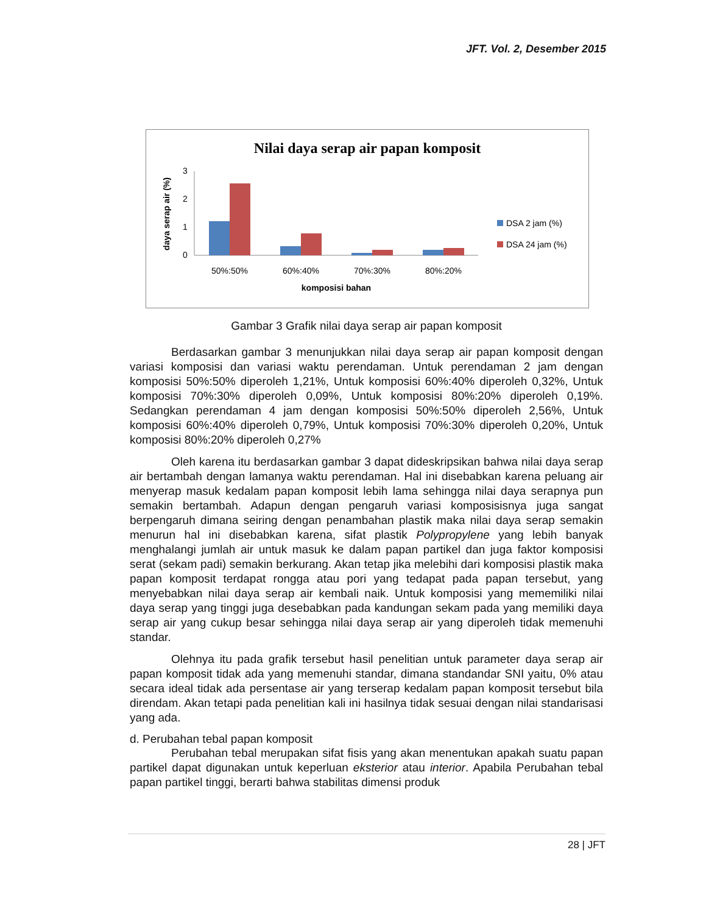JFT. Vol. 2, Desember 2015
Nilai daya serap air papan komposit
3
2
1
0
daya serap air (%)
50%:50%
60%:40%
70%:30%
80%:20%
komposisi bahan
DSA 2 jam (%)
DSA 24 jam (%)
Gambar 3 Grafik nilai daya serap air papan komposit
Berdasarkan gambar 3 menunjukkan nilai daya serap air papan komposit dengan variasi komposisi dan variasi waktu perendaman. Untuk perendaman 2 jam dengan komposisi 50%:50% diperoleh 1,21%, Untuk komposisi 60%:40% diperoleh 0,32%, Untuk komposisi 70%:30% diperoleh 0,09%, Untuk komposisi 80%:20% diperoleh 0,19%. Sedangkan perendaman 4 jam dengan komposisi 50%:50% diperoleh 2,56%, Untuk komposisi 60%:40% diperoleh 0,79%, Untuk komposisi 70%:30% diperoleh 0,20%, Untuk komposisi 80%:20% diperoleh 0,27%
Oleh karena itu berdasarkan gambar 3 dapat dideskripsikan bahwa nilai daya serap air bertambah dengan lamanya waktu perendaman. Hal ini disebabkan karena peluang air menyerap masuk kedalam papan komposit lebih lama sehingga nilai daya serapnya pun semakin bertambah. Adapun dengan pengaruh variasi komposisisnya juga sangat berpengaruh dimana seiring dengan penambahan plastik maka nilai daya serap semakin menurun hal ini disebabkan karena, sifat plastik Polypropylene yang lebih banyak menghalangi jumlah air untuk masuk ke dalam papan partikel dan juga faktor komposisi serat (sekam padi) semakin berkurang. Akan tetap jika melebihi dari komposisi plastik maka papan komposit terdapat rongga atau pori yang tedapat pada papan tersebut, yang menyebabkan nilai daya serap air kembali naik. Untuk komposisi yang mememiliki nilai daya serap yang tinggi juga desebabkan pada kandungan sekam pada yang memiliki daya serap air yang cukup besar sehingga nilai daya serap air yang diperoleh tidak memenuhi standar.
Olehnya itu pada grafik tersebut hasil penelitian untuk parameter daya serap air papan komposit tidak ada yang memenuhi standar, dimana standandar SNI yaitu, 0% atau secara ideal tidak ada persentase air yang terserap kedalam papan komposit tersebut bila direndam. Akan tetapi pada penelitian kali ini hasilnya tidak sesuai dengan nilai standarisasi yang ada.
d. Perubahan tebal papan komposit
Perubahan tebal merupakan sifat fisis yang akan menentukan apakah suatu papan partikel dapat digunakan untuk keperluan eksterior atau interior. Apabila Perubahan tebal papan partikel tinggi, berarti bahwa stabilitas dimensi produk
28 | JFT